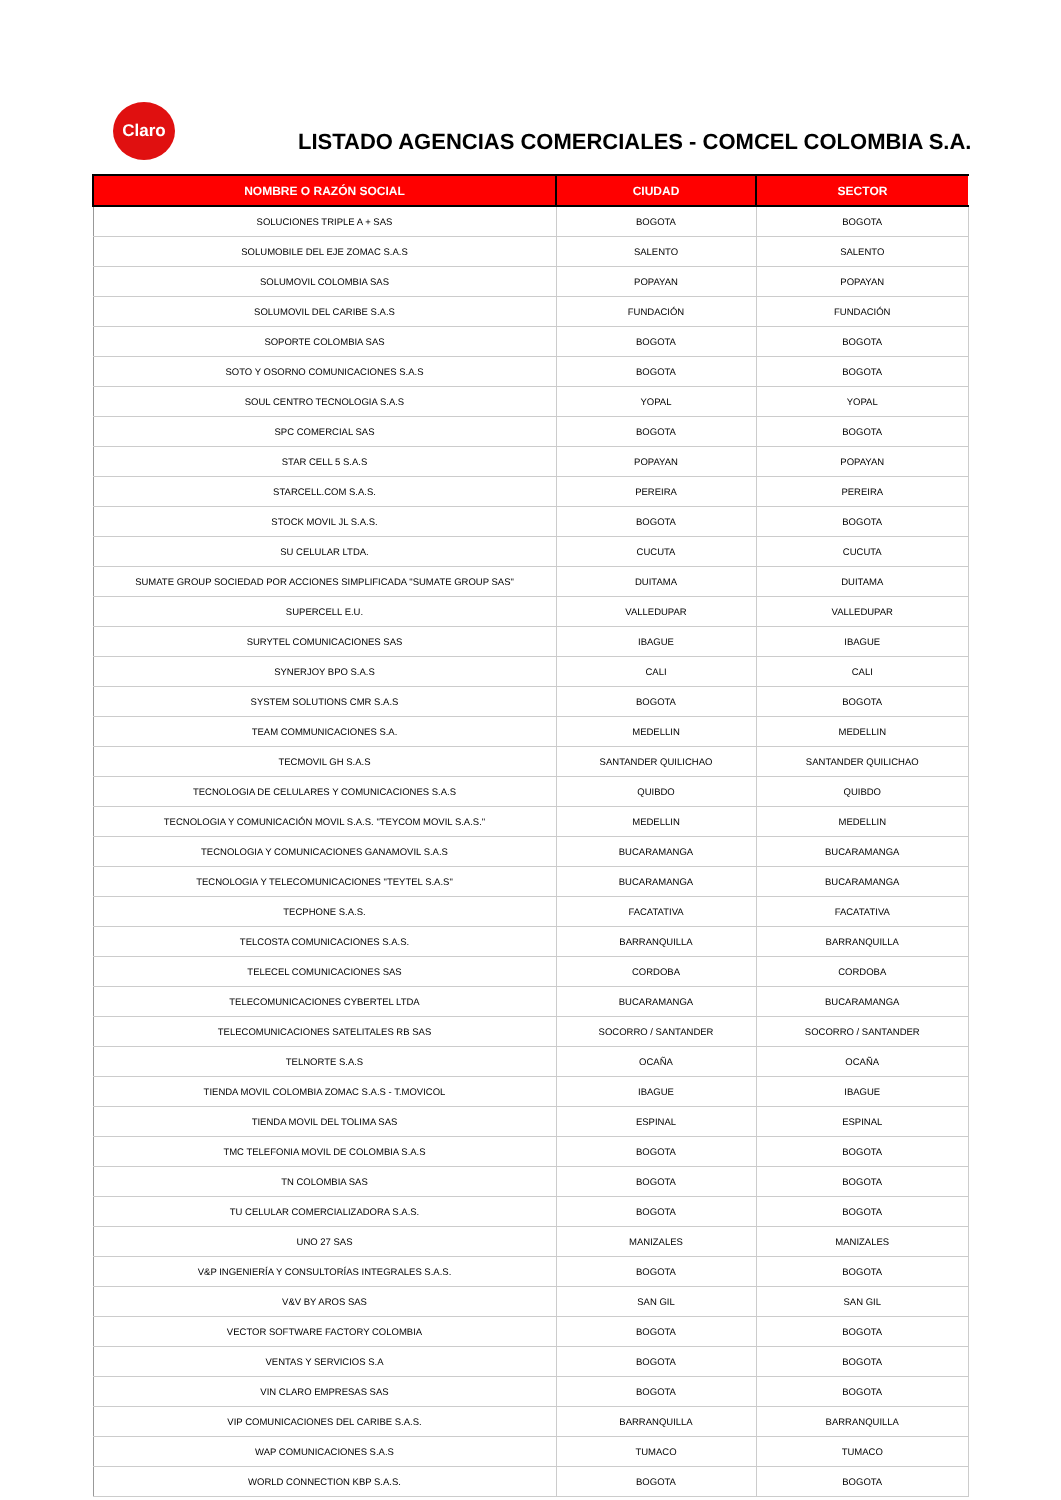Claro
LISTADO AGENCIAS COMERCIALES - COMCEL COLOMBIA S.A.
| NOMBRE O RAZÓN SOCIAL | CIUDAD | SECTOR |
| --- | --- | --- |
| SOLUCIONES TRIPLE A + SAS | BOGOTA | BOGOTA |
| SOLUMOBILE DEL EJE ZOMAC S.A.S | SALENTO | SALENTO |
| SOLUMOVIL COLOMBIA SAS | POPAYAN | POPAYAN |
| SOLUMOVIL DEL CARIBE S.A.S | FUNDACIÓN | FUNDACIÓN |
| SOPORTE COLOMBIA SAS | BOGOTA | BOGOTA |
| SOTO Y OSORNO COMUNICACIONES S.A.S | BOGOTA | BOGOTA |
| SOUL CENTRO TECNOLOGIA S.A.S | YOPAL | YOPAL |
| SPC COMERCIAL SAS | BOGOTA | BOGOTA |
| STAR CELL 5 S.A.S | POPAYAN | POPAYAN |
| STARCELL.COM S.A.S. | PEREIRA | PEREIRA |
| STOCK MOVIL JL S.A.S. | BOGOTA | BOGOTA |
| SU CELULAR LTDA. | CUCUTA | CUCUTA |
| SUMATE GROUP SOCIEDAD POR ACCIONES SIMPLIFICADA "SUMATE GROUP SAS" | DUITAMA | DUITAMA |
| SUPERCELL E.U. | VALLEDUPAR | VALLEDUPAR |
| SURYTEL COMUNICACIONES SAS | IBAGUE | IBAGUE |
| SYNERJOY BPO S.A.S | CALI | CALI |
| SYSTEM SOLUTIONS CMR S.A.S | BOGOTA | BOGOTA |
| TEAM COMMUNICACIONES S.A. | MEDELLIN | MEDELLIN |
| TECMOVIL GH S.A.S | SANTANDER QUILICHAO | SANTANDER QUILICHAO |
| TECNOLOGIA DE CELULARES Y COMUNICACIONES S.A.S | QUIBDO | QUIBDO |
| TECNOLOGIA Y COMUNICACIÓN MOVIL S.A.S. "TEYCOM MOVIL S.A.S." | MEDELLIN | MEDELLIN |
| TECNOLOGIA Y COMUNICACIONES GANAMOVIL S.A.S | BUCARAMANGA | BUCARAMANGA |
| TECNOLOGIA Y TELECOMUNICACIONES "TEYTEL S.A.S" | BUCARAMANGA | BUCARAMANGA |
| TECPHONE S.A.S. | FACATATIVA | FACATATIVA |
| TELCOSTA COMUNICACIONES S.A.S. | BARRANQUILLA | BARRANQUILLA |
| TELECEL COMUNICACIONES SAS | CORDOBA | CORDOBA |
| TELECOMUNICACIONES CYBERTEL LTDA | BUCARAMANGA | BUCARAMANGA |
| TELECOMUNICACIONES SATELITALES RB SAS | SOCORRO / SANTANDER | SOCORRO / SANTANDER |
| TELNORTE S.A.S | OCAÑA | OCAÑA |
| TIENDA MOVIL COLOMBIA ZOMAC S.A.S - T.MOVICOL | IBAGUE | IBAGUE |
| TIENDA MOVIL DEL TOLIMA SAS | ESPINAL | ESPINAL |
| TMC TELEFONIA MOVIL DE COLOMBIA S.A.S | BOGOTA | BOGOTA |
| TN COLOMBIA SAS | BOGOTA | BOGOTA |
| TU CELULAR COMERCIALIZADORA S.A.S. | BOGOTA | BOGOTA |
| UNO 27 SAS | MANIZALES | MANIZALES |
| V&P INGENIERÍA Y CONSULTORÍAS INTEGRALES S.A.S. | BOGOTA | BOGOTA |
| V&V BY AROS SAS | SAN GIL | SAN GIL |
| VECTOR SOFTWARE FACTORY COLOMBIA | BOGOTA | BOGOTA |
| VENTAS Y SERVICIOS S.A | BOGOTA | BOGOTA |
| VIN CLARO EMPRESAS SAS | BOGOTA | BOGOTA |
| VIP COMUNICACIONES DEL CARIBE S.A.S. | BARRANQUILLA | BARRANQUILLA |
| WAP COMUNICACIONES S.A.S | TUMACO | TUMACO |
| WORLD CONNECTION KBP S.A.S. | BOGOTA | BOGOTA |